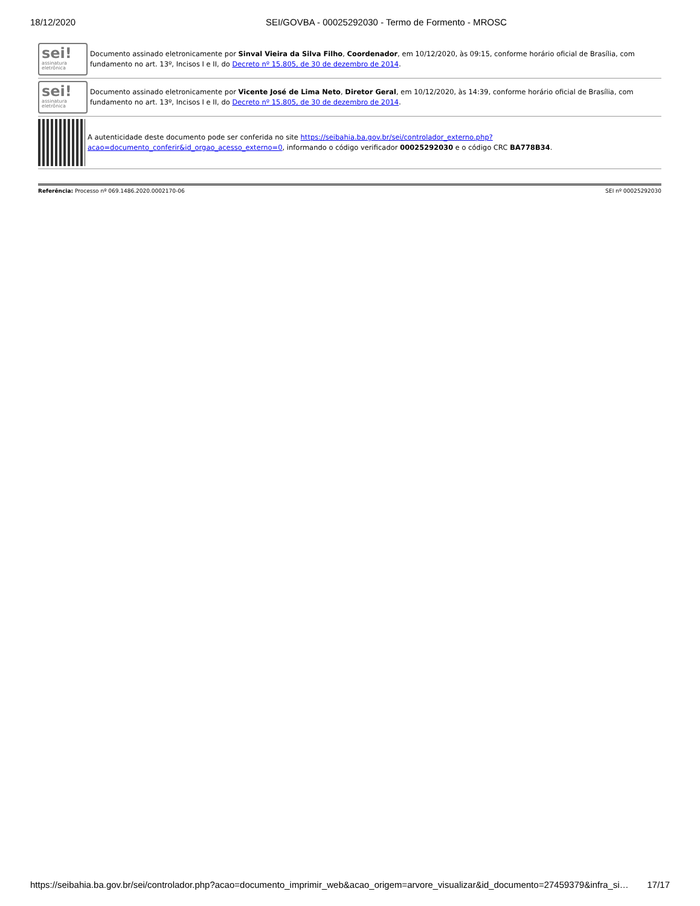18/12/2020 SEI/GOVBA - 00025292030 - Termo de Formento - MROSC
sei!
assinatura
eletrônica
Documento assinado eletronicamente por Sinval Vieira da Silva Filho, Coordenador, em 10/12/2020, às 09:15, conforme horário oficial de Brasília, com fundamento no art. 13º, Incisos I e II, do Decreto nº 15.805, de 30 de dezembro de 2014.
sei!
assinatura
eletrônica
Documento assinado eletronicamente por Vicente José de Lima Neto, Diretor Geral, em 10/12/2020, às 14:39, conforme horário oficial de Brasília, com fundamento no art. 13º, Incisos I e II, do Decreto nº 15.805, de 30 de dezembro de 2014.
A autenticidade deste documento pode ser conferida no site https://seibahia.ba.gov.br/sei/controlador_externo.php?
acao=documento_conferir&id_orgao_acesso_externo=0, informando o código verificador 00025292030 e o código CRC BA778B34.
Referência: Processo nº 069.1486.2020.0002170-06 SEI nº 00025292030
https://seibahia.ba.gov.br/sei/controlador.php?acao=documento_imprimir_web&acao_origem=arvore_visualizar&id_documento=27459379&infra_si… 17/17